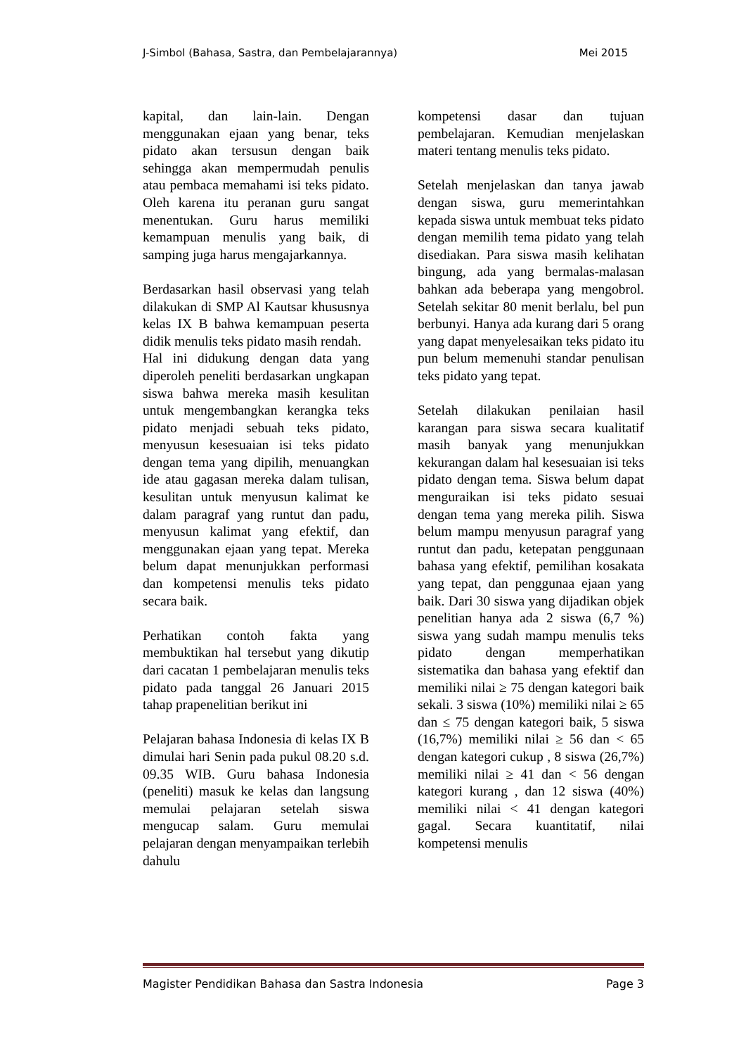J-Simbol (Bahasa, Sastra, dan Pembelajarannya) Mei 2015
kapital, dan lain-lain. Dengan menggunakan ejaan yang benar, teks pidato akan tersusun dengan baik sehingga akan mempermudah penulis atau pembaca memahami isi teks pidato. Oleh karena itu peranan guru sangat menentukan. Guru harus memiliki kemampuan menulis yang baik, di samping juga harus mengajarkannya.
Berdasarkan hasil observasi yang telah dilakukan di SMP Al Kautsar khususnya kelas IX B bahwa kemampuan peserta didik menulis teks pidato masih rendah.
Hal ini didukung dengan data yang diperoleh peneliti berdasarkan ungkapan siswa bahwa mereka masih kesulitan untuk mengembangkan kerangka teks pidato menjadi sebuah teks pidato, menyusun kesesuaian isi teks pidato dengan tema yang dipilih, menuangkan ide atau gagasan mereka dalam tulisan, kesulitan untuk menyusun kalimat ke dalam paragraf yang runtut dan padu, menyusun kalimat yang efektif, dan menggunakan ejaan yang tepat. Mereka belum dapat menunjukkan performasi dan kompetensi menulis teks pidato secara baik.
Perhatikan contoh fakta yang membuktikan hal tersebut yang dikutip dari cacatan 1 pembelajaran menulis teks pidato pada tanggal 26 Januari 2015 tahap prapenelitian berikut ini
Pelajaran bahasa Indonesia di kelas IX B dimulai hari Senin pada pukul 08.20 s.d. 09.35 WIB. Guru bahasa Indonesia (peneliti) masuk ke kelas dan langsung memulai pelajaran setelah siswa mengucap salam. Guru memulai pelajaran dengan menyampaikan terlebih dahulu
kompetensi dasar dan tujuan pembelajaran. Kemudian menjelaskan materi tentang menulis teks pidato.
Setelah menjelaskan dan tanya jawab dengan siswa, guru memerintahkan kepada siswa untuk membuat teks pidato dengan memilih tema pidato yang telah disediakan. Para siswa masih kelihatan bingung, ada yang bermalas-malasan bahkan ada beberapa yang mengobrol. Setelah sekitar 80 menit berlalu, bel pun berbunyi. Hanya ada kurang dari 5 orang yang dapat menyelesaikan teks pidato itu pun belum memenuhi standar penulisan teks pidato yang tepat.
Setelah dilakukan penilaian hasil karangan para siswa secara kualitatif masih banyak yang menunjukkan kekurangan dalam hal kesesuaian isi teks pidato dengan tema. Siswa belum dapat menguraikan isi teks pidato sesuai dengan tema yang mereka pilih. Siswa belum mampu menyusun paragraf yang runtut dan padu, ketepatan penggunaan bahasa yang efektif, pemilihan kosakata yang tepat, dan penggunaa ejaan yang baik. Dari 30 siswa yang dijadikan objek penelitian hanya ada 2 siswa (6,7 %) siswa yang sudah mampu menulis teks pidato dengan memperhatikan sistematika dan bahasa yang efektif dan memiliki nilai ≥ 75 dengan kategori baik sekali. 3 siswa (10%) memiliki nilai ≥ 65 dan ≤ 75 dengan kategori baik, 5 siswa (16,7%) memiliki nilai ≥ 56 dan < 65 dengan kategori cukup , 8 siswa (26,7%) memiliki nilai ≥ 41 dan < 56 dengan kategori kurang , dan 12 siswa (40%) memiliki nilai < 41 dengan kategori gagal. Secara kuantitatif, nilai kompetensi menulis
Magister Pendidikan Bahasa dan Sastra Indonesia Page 3